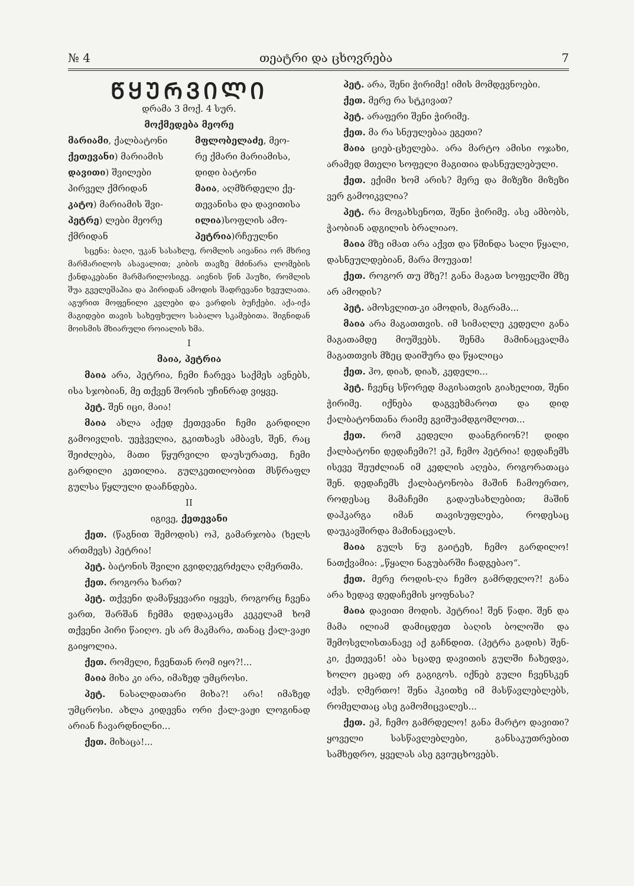№ 4 თეატრი და ცხოვრება 7
ᲬᲧᲣᲠᲕᲘᲚᲘ
დრამა 3 მოქ. 4 სურ.
მოქმედება მეორე
მარიამი, ქალბატონი
ქეთევანი) მარიამის
დავითი) შვილები
პირველ ქმრიდან
კატო) მარიამის შვი-
პეტრე) ლები მეორე
ქმრიდან
მფლობელაძე, მეო-
რე ქმარი მარიამისა,
დიდი ბატონი
მაია, აღმზრდელი ქე-
თევანისა და დავითისა
ილია)სოფლის ამო-
პეტრია)რჩეულნი
სცენა: ბაღი, უკან სასახლე, რომლის აივანია ორ მხრივ მარმარილოს ასავალით; კიბის თავზე მძინარა ლომების ქანდაკებანი მარმარილოსიგე. აივნის წინ ჰაუზი, რომლის შუა გველეშაპია და პირიდან ამოდის შადრევანი ხვეულათა. აგურით მოფენილი კვლები და ვარდის ბუჩქები. აქა-იქა მაგიდები თავის სახეფხულო საბალო სკამებითა. შიგნიდან მოისმის მხიარული როიალის ხმა.
I
მაია, პეტრია
მაია არა, პეტრია, ჩემი ჩარევა საქმეს ავნებს, ისა სჯობიან, მე თქვენ შორის უჩინრად ვიყვე.
პეტ. შენ იცი, მაია!
მაია ახლა აქედ ქეთევანი ჩემი გარდილი გამოივლის. უეჭველია, გკითხავს ამბავს, შენ, რაც შეიძლება, მათი წყურვილი დაუსურათე, ჩემი გარდილი კეთილია. გულკეთილობით მსწრაფლ გულსა წყლული დააჩნდება.
II
იგივე, ქეთევანი
ქეთ. (წაგნით შემოდის) ოჰ, გამარჯობა (ხელს ართმევს) პეტრია!
პეტ. ბატონის შვილი გვიდღეგრძელა ღმერთმა.
ქეთ. როგორა ხართ?
პეტ. თქვენი დამაწყევარი იყვეს, როგორც ჩვენა ვართ, შარშან ჩემმა დედაკაცმა კეკელამ ხომ თქვენი პირი წაიღო. ეს არ მაკმარა, თანაც ქალ-ვაჟი გაიყოლია.
ქეთ. რომელი, ჩვენთან რომ იყო?!...
მაია მიხა კი არა, იმაზედ უმცროსი.
პეტ. ნასალდათარი მიხა?! არა! იმაზედ უმცროსი. ახლა კიდევნა ორი ქალ-ვაჟი ლოგინად არიან ჩავარდნილნი...
ქეთ. მიხაცა!...
პეტ. არა, შენი ჭირიმე! იმის მომდევნოები.
ქეთ. მერე რა სტკივათ?
პეტ. არაფერი შენი ჭირიმე.
ქეთ. მა რა სნეულებაა ეგეთი?
მაია ციებ-ცხელება. არა მარტო ამისი ოჯახი, არამედ მთელი სოფელი მაგითია დასნეულებული.
ქეთ. ექიმი ხომ არის? მერე და მიზეზი მიზეზი ვერ გამოიკვლია?
პეტ. რა მოგახსენოთ, შენი ჭირიმე. ასე ამბობს, ჭაობიან ადგილის ბრალიაო.
მაია მზე იმათ არა აქვთ და წმინდა სალი წყალი, დასნეულდებიან, მარა მოუვათ!
ქეთ. როგორ თუ მზე?! განა მაგათ სოფელში მზე არ ამოდის?
პეტ. ამოსვლით-კი ამოდის, მაგრამა...
მაია არა მაგათთვის. იმ სიმაღლე კედელი განა მაგათამდე მიუშვებს. შენმა მამინაცვალმა მაგათთვის მზეც დაიშურა და წყალიცა
ქეთ. ჰო, დიახ, დიახ, კედელი...
პეტ. ჩვენც სწორედ მაგისათვის გიახელით, შენი ჭირიმე. იქნება დაგვეხმაროთ და დიდ ქალბატონთანა რაიმე გვიშუამდგომლოთ...
ქეთ. რომ კედელი დაანგრიონ?! დიდი ქალბატონი დედაჩემი?! ეჰ, ჩემო პეტრია! დედაჩემს ისევე შეუძლიან იმ კედლის აღება, როგორათაცა შენ. დედაჩემს ქალბატონობა მაშინ ჩამოერთო, როდესაც მამაჩემი გადაუსახლებით; მაშინ დაჰკარგა იმან თავისუფლება, როდესაც დაუკავშირდა მამინაცვალს.
მაია გულს ნუ გაიტეხ, ჩემო გარდილო! ნათქვამია: „წყალი ნაგუბარში ჩადგებაო“.
ქეთ. მერე როდის-ღა ჩემო გამრდელო?! განა არა ხედავ დედაჩემის ყოფნასა?
მაია დავითი მოდის. პეტრია! შენ წადი. შენ და მამა ილიამ დამიცდეთ ბაღის ბოლოში და შემოსვლისთანავე აქ გაჩნდით. (პეტრა გადის) შენ-კი, ქეთევან! აბა სცადე დავითის გულში ჩახედვა, ხოლო ეცადე არ გაგიგოს. იქნებ გული ჩვენსკენ აქვს. ღმერთო! შენა ჰკითხე იმ მასწავლებლებს, რომელთაც ასე გამომიცვალეს...
ქეთ. ეჰ, ჩემო გამრდელო! განა მარტო დავითი? ყოველი სასწავლებლები, განსაკუთრებით სამხედრო, ყველას ასე გვიუცხოვებს.